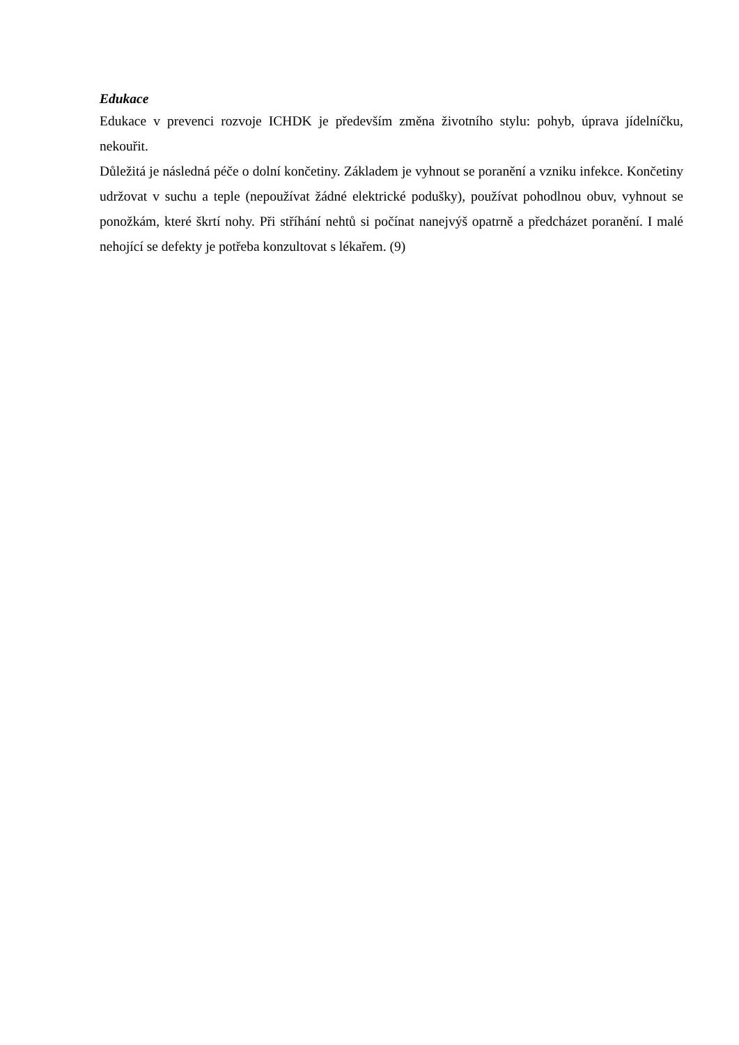Edukace
Edukace v prevenci rozvoje ICHDK je především změna životního stylu: pohyb, úprava jídelníčku, nekouřit.
Důležitá je následná péče o dolní končetiny. Základem je vyhnout se poranění a vzniku infekce. Končetiny udržovat v suchu a teple (nepoužívat žádné elektrické podušky), používat pohodlnou obuv, vyhnout se ponožkám, které škrtí nohy. Při stříhání nehtů si počínat nanejvýš opatrně a předcházet poranění. I malé nehojící se defekty je potřeba konzultovat s lékařem. (9)